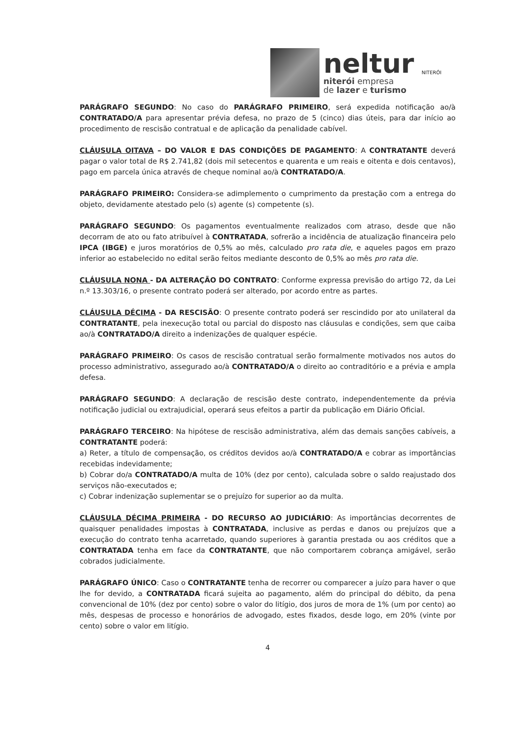neltur
niterói empresa
de lazer e turismo
NITERÓI
PARÁGRAFO SEGUNDO: No caso do PARÁGRAFO PRIMEIRO, será expedida notificação ao/à CONTRATADO/A para apresentar prévia defesa, no prazo de 5 (cinco) dias úteis, para dar início ao procedimento de rescisão contratual e de aplicação da penalidade cabível.
CLÁUSULA OITAVA – DO VALOR E DAS CONDIÇÕES DE PAGAMENTO: A CONTRATANTE deverá pagar o valor total de R$ 2.741,82 (dois mil setecentos e quarenta e um reais e oitenta e dois centavos), pago em parcela única através de cheque nominal ao/à CONTRATADO/A.
PARÁGRAFO PRIMEIRO: Considera-se adimplemento o cumprimento da prestação com a entrega do objeto, devidamente atestado pelo (s) agente (s) competente (s).
PARÁGRAFO SEGUNDO: Os pagamentos eventualmente realizados com atraso, desde que não decorram de ato ou fato atribuível à CONTRATADA, sofrerão a incidência de atualização financeira pelo IPCA (IBGE) e juros moratórios de 0,5% ao mês, calculado pro rata die, e aqueles pagos em prazo inferior ao estabelecido no edital serão feitos mediante desconto de 0,5% ao mês pro rata die.
CLÁUSULA NONA - DA ALTERAÇÃO DO CONTRATO: Conforme expressa previsão do artigo 72, da Lei n.º 13.303/16, o presente contrato poderá ser alterado, por acordo entre as partes.
CLÁUSULA DÉCIMA - DA RESCISÃO: O presente contrato poderá ser rescindido por ato unilateral da CONTRATANTE, pela inexecução total ou parcial do disposto nas cláusulas e condições, sem que caiba ao/à CONTRATADO/A direito a indenizações de qualquer espécie.
PARÁGRAFO PRIMEIRO: Os casos de rescisão contratual serão formalmente motivados nos autos do processo administrativo, assegurado ao/à CONTRATADO/A o direito ao contraditório e a prévia e ampla defesa.
PARÁGRAFO SEGUNDO: A declaração de rescisão deste contrato, independentemente da prévia notificação judicial ou extrajudicial, operará seus efeitos a partir da publicação em Diário Oficial.
PARÁGRAFO TERCEIRO: Na hipótese de rescisão administrativa, além das demais sanções cabíveis, a CONTRATANTE poderá:
a) Reter, a título de compensação, os créditos devidos ao/à CONTRATADO/A e cobrar as importâncias recebidas indevidamente;
b) Cobrar do/a CONTRATADO/A multa de 10% (dez por cento), calculada sobre o saldo reajustado dos serviços não-executados e;
c) Cobrar indenização suplementar se o prejuízo for superior ao da multa.
CLÁUSULA DÉCIMA PRIMEIRA - DO RECURSO AO JUDICIÁRIO: As importâncias decorrentes de quaisquer penalidades impostas à CONTRATADA, inclusive as perdas e danos ou prejuízos que a execução do contrato tenha acarretado, quando superiores à garantia prestada ou aos créditos que a CONTRATADA tenha em face da CONTRATANTE, que não comportarem cobrança amigável, serão cobrados judicialmente.
PARÁGRAFO ÚNICO: Caso o CONTRATANTE tenha de recorrer ou comparecer a juízo para haver o que lhe for devido, a CONTRATADA ficará sujeita ao pagamento, além do principal do débito, da pena convencional de 10% (dez por cento) sobre o valor do litígio, dos juros de mora de 1% (um por cento) ao mês, despesas de processo e honorários de advogado, estes fixados, desde logo, em 20% (vinte por cento) sobre o valor em litígio.
4